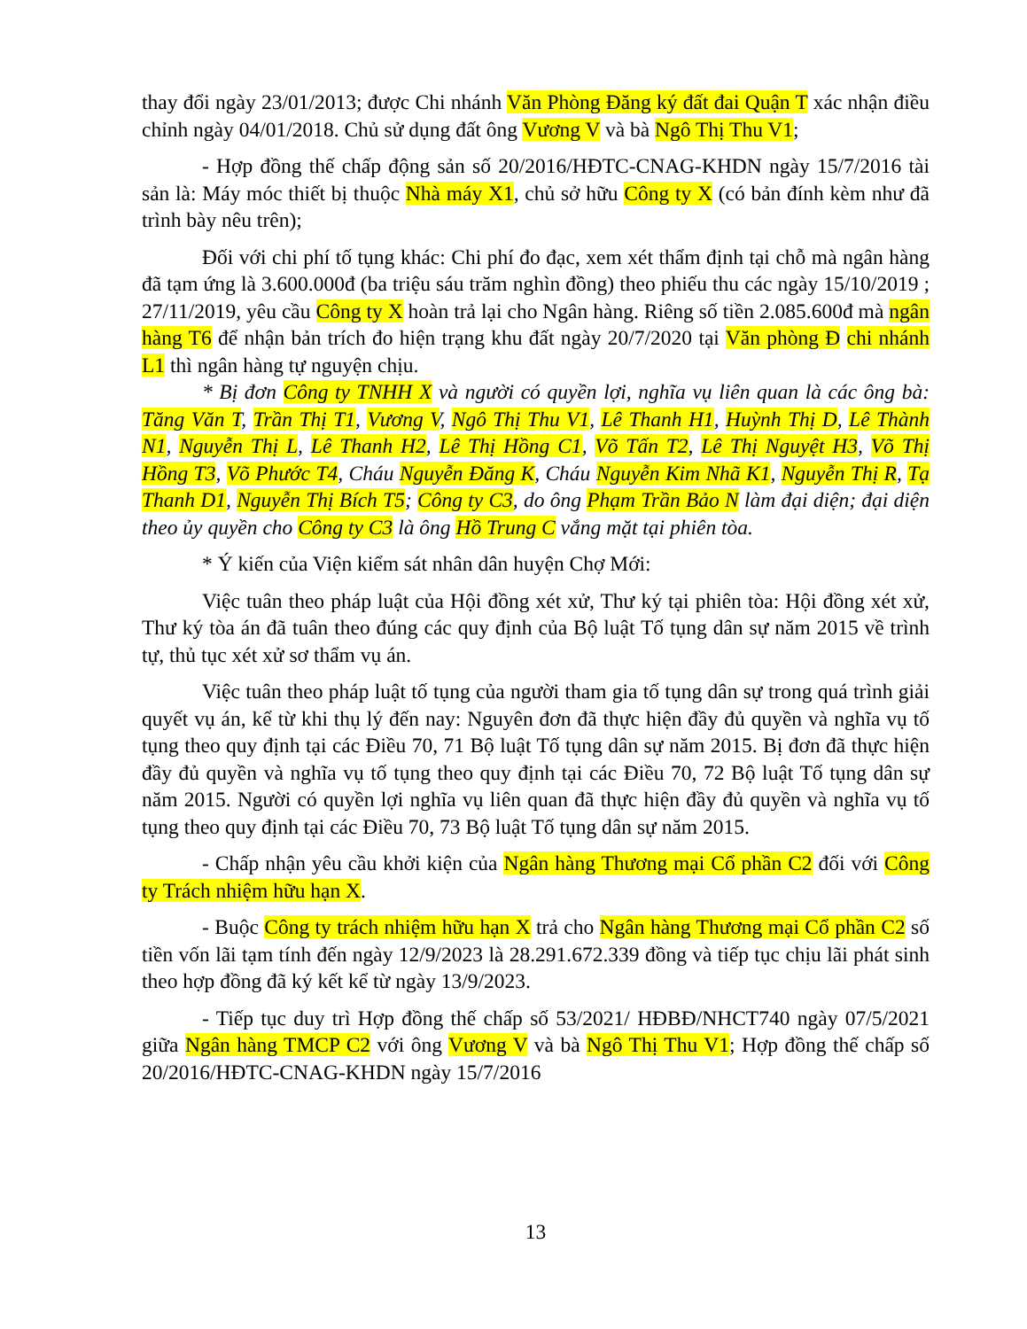thay đổi ngày 23/01/2013; được Chi nhánh Văn Phòng Đăng ký đất đai Quận T xác nhận điều chỉnh ngày 04/01/2018. Chủ sử dụng đất ông Vương V và bà Ngô Thị Thu V1;
- Hợp đồng thế chấp động sản số 20/2016/HĐTC-CNAG-KHDN ngày 15/7/2016 tài sản là: Máy móc thiết bị thuộc Nhà máy X1, chủ sở hữu Công ty X (có bản đính kèm như đã trình bày nêu trên);
Đối với chi phí tố tụng khác: Chi phí đo đạc, xem xét thẩm định tại chỗ mà ngân hàng đã tạm ứng là 3.600.000đ (ba triệu sáu trăm nghìn đồng) theo phiếu thu các ngày 15/10/2019 ; 27/11/2019, yêu cầu Công ty X hoàn trả lại cho Ngân hàng. Riêng số tiền 2.085.600đ mà ngân hàng T6 để nhận bản trích đo hiện trạng khu đất ngày 20/7/2020 tại Văn phòng Đ chi nhánh L1 thì ngân hàng tự nguyện chịu.
* Bị đơn Công ty TNHH X và người có quyền lợi, nghĩa vụ liên quan là các ông bà: Tăng Văn T, Trần Thị T1, Vương V, Ngô Thị Thu V1, Lê Thanh H1, Huỳnh Thị D, Lê Thành N1, Nguyễn Thị L, Lê Thanh H2, Lê Thị Hồng C1, Võ Tấn T2, Lê Thị Nguyệt H3, Võ Thị Hồng T3, Võ Phước T4, Cháu Nguyễn Đăng K, Cháu Nguyễn Kim Nhã K1, Nguyễn Thị R, Tạ Thanh D1, Nguyễn Thị Bích T5; Công ty C3, do ông Phạm Trần Bảo N làm đại diện; đại diện theo ủy quyền cho Công ty C3 là ông Hồ Trung C vắng mặt tại phiên tòa.
* Ý kiến của Viện kiểm sát nhân dân huyện Chợ Mới:
Việc tuân theo pháp luật của Hội đồng xét xử, Thư ký tại phiên tòa: Hội đồng xét xử, Thư ký tòa án đã tuân theo đúng các quy định của Bộ luật Tố tụng dân sự năm 2015 về trình tự, thủ tục xét xử sơ thẩm vụ án.
Việc tuân theo pháp luật tố tụng của người tham gia tố tụng dân sự trong quá trình giải quyết vụ án, kể từ khi thụ lý đến nay: Nguyên đơn đã thực hiện đầy đủ quyền và nghĩa vụ tố tụng theo quy định tại các Điều 70, 71 Bộ luật Tố tụng dân sự năm 2015. Bị đơn đã thực hiện đầy đủ quyền và nghĩa vụ tố tụng theo quy định tại các Điều 70, 72 Bộ luật Tố tụng dân sự năm 2015. Người có quyền lợi nghĩa vụ liên quan đã thực hiện đầy đủ quyền và nghĩa vụ tố tụng theo quy định tại các Điều 70, 73 Bộ luật Tố tụng dân sự năm 2015.
- Chấp nhận yêu cầu khởi kiện của Ngân hàng Thương mại Cổ phần C2 đối với Công ty Trách nhiệm hữu hạn X.
- Buộc Công ty trách nhiệm hữu hạn X trả cho Ngân hàng Thương mại Cổ phần C2 số tiền vốn lãi tạm tính đến ngày 12/9/2023 là 28.291.672.339 đồng và tiếp tục chịu lãi phát sinh theo hợp đồng đã ký kết kể từ ngày 13/9/2023.
- Tiếp tục duy trì Hợp đồng thế chấp số 53/2021/ HĐBĐ/NHCT740 ngày 07/5/2021 giữa Ngân hàng TMCP C2 với ông Vương V và bà Ngô Thị Thu V1; Hợp đồng thế chấp số 20/2016/HĐTC-CNAG-KHDN ngày 15/7/2016
13